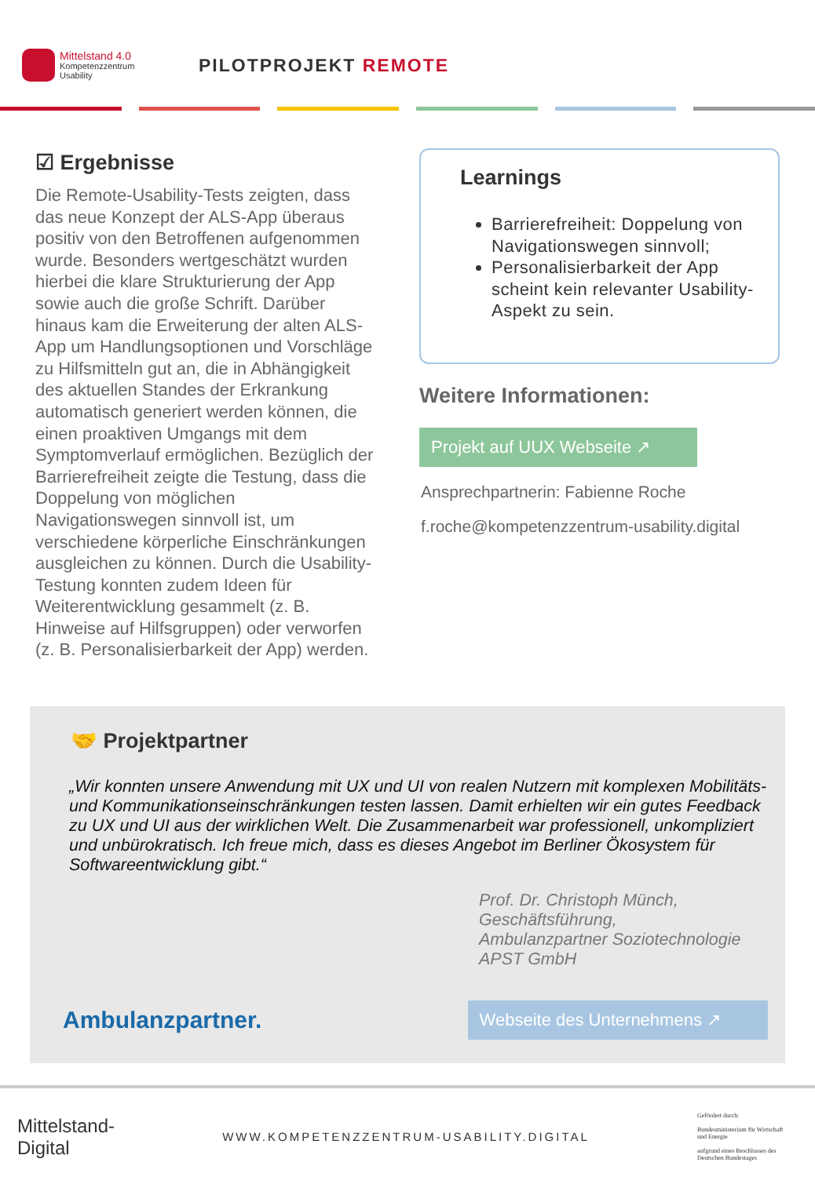Mittelstand 4.0
Kompetenzzentrum
Usability
PILOTPROJEKT REMOTE
☑ Ergebnisse
Die Remote-Usability-Tests zeigten, dass das neue Konzept der ALS-App überaus positiv von den Betroffenen aufgenommen wurde. Besonders wertgeschätzt wurden hierbei die klare Strukturierung der App sowie auch die große Schrift. Darüber hinaus kam die Erweiterung der alten ALS-App um Handlungsoptionen und Vorschläge zu Hilfsmitteln gut an, die in Abhängigkeit des aktuellen Standes der Erkrankung automatisch generiert werden können, die einen proaktiven Umgangs mit dem Symptomverlauf ermöglichen. Bezüglich der Barrierefreiheit zeigte die Testung, dass die Doppelung von möglichen Navigationswegen sinnvoll ist, um verschiedene körperliche Einschränkungen ausgleichen zu können. Durch die Usability-Testung konnten zudem Ideen für Weiterentwicklung gesammelt (z. B. Hinweise auf Hilfsgruppen) oder verworfen (z. B. Personalisierbarkeit der App) werden.
Learnings
Barrierefreiheit: Doppelung von Navigationswegen sinnvoll;
Personalisierbarkeit der App scheint kein relevanter Usability-Aspekt zu sein.
Weitere Informationen:
Projekt auf UUX Webseite ↗
Ansprechpartnerin: Fabienne Roche
f.roche@kompetenzzentrum-usability.digital
🤝 Projektpartner
„Wir konnten unsere Anwendung mit UX und UI von realen Nutzern mit komplexen Mobilitäts- und Kommunikationseinschränkungen testen lassen. Damit erhielten wir ein gutes Feedback zu UX und UI aus der wirklichen Welt. Die Zusammenarbeit war professionell, unkompliziert und unbürokratisch. Ich freue mich, dass es dieses Angebot im Berliner Ökosystem für Softwareentwicklung gibt.“
Prof. Dr. Christoph Münch, Geschäftsführung,
Ambulanzpartner Soziotechnologie APST GmbH
Ambulanzpartner. Webseite des Unternehmens ↗
Mittelstand-
Digital
WWW.KOMPETENZZENTRUM-USABILITY.DIGITAL
Gefördert durch:
Bundesministerium für Wirtschaft und Energie
aufgrund eines Beschlusses des Deutschen Bundestages